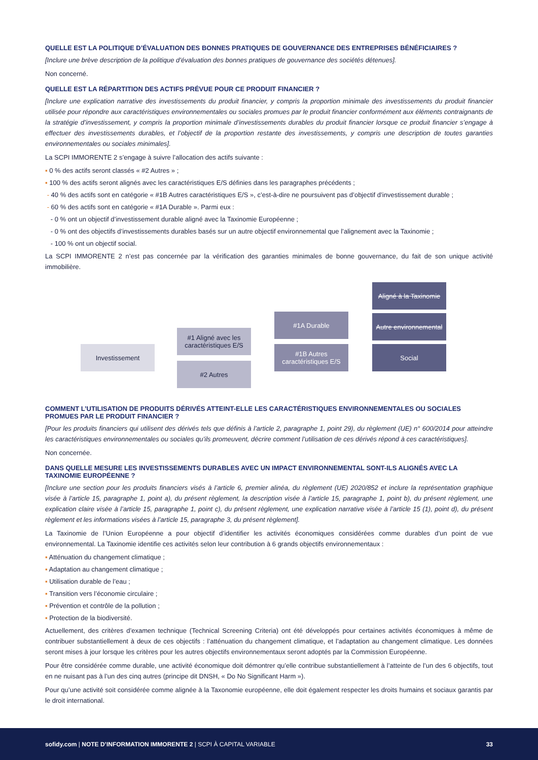QUELLE EST LA POLITIQUE D’ÉVALUATION DES BONNES PRATIQUES DE GOUVERNANCE DES ENTREPRISES BÉNÉFICIAIRES ?
[Inclure une brève description de la politique d’évaluation des bonnes pratiques de gouvernance des sociétés détenues].
Non concerné.
QUELLE EST LA RÉPARTITION DES ACTIFS PRÉVUE POUR CE PRODUIT FINANCIER ?
[Inclure une explication narrative des investissements du produit financier, y compris la proportion minimale des investissements du produit financier utilisée pour répondre aux caractéristiques environnementales ou sociales promues par le produit financier conformément aux éléments contraignants de la stratégie d’investissement, y compris la proportion minimale d’investissements durables du produit financier lorsque ce produit financier s’engage à effectuer des investissements durables, et l’objectif de la proportion restante des investissements, y compris une description de toutes garanties environnementales ou sociales minimales].
La SCPI IMMORENTE 2 s’engage à suivre l’allocation des actifs suivante :
▪ 0 % des actifs seront classés « #2 Autres » ;
▪ 100 % des actifs seront alignés avec les caractéristiques E/S définies dans les paragraphes précédents ;
- 40 % des actifs sont en catégorie « #1B Autres caractéristiques E/S », c’est-à-dire ne poursuivent pas d’objectif d’investissement durable ;
- 60 % des actifs sont en catégorie « #1A Durable ». Parmi eux :
- 0 % ont un objectif d’investissement durable aligné avec la Taxinomie Européenne ;
- 0 % ont des objectifs d’investissements durables basés sur un autre objectif environnemental que l’alignement avec la Taxinomie ;
- 100 % ont un objectif social.
La SCPI IMMORENTE 2 n’est pas concernée par la vérification des garanties minimales de bonne gouvernance, du fait de son unique activité immobilière.
Investissement
#1 Aligné avec les caractéristiques E/S
#2 Autres
#1A Durable
#1B Autres caractéristiques E/S
Aligné à la Taxinomie
Autre environnemental
Social
COMMENT L’UTILISATION DE PRODUITS DÉRIVÉS ATTEINT-ELLE LES CARACTÉRISTIQUES ENVIRONNEMENTALES OU SOCIALES PROMUES PAR LE PRODUIT FINANCIER ?
[Pour les produits financiers qui utilisent des dérivés tels que définis à l’article 2, paragraphe 1, point 29), du règlement (UE) n° 600/2014 pour atteindre les caractéristiques environnementales ou sociales qu’ils promeuvent, décrire comment l’utilisation de ces dérivés répond à ces caractéristiques].
Non concernée.
DANS QUELLE MESURE LES INVESTISSEMENTS DURABLES AVEC UN IMPACT ENVIRONNEMENTAL SONT-ILS ALIGNÉS AVEC LA TAXINOMIE EUROPÉENNE ?
[Inclure une section pour les produits financiers visés à l’article 6, premier alinéa, du règlement (UE) 2020/852 et inclure la représentation graphique visée à l’article 15, paragraphe 1, point a), du présent règlement, la description visée à l’article 15, paragraphe 1, point b), du présent règlement, une explication claire visée à l’article 15, paragraphe 1, point c), du présent règlement, une explication narrative visée à l’article 15 (1), point d), du présent règlement et les informations visées à l’article 15, paragraphe 3, du présent règlement].
La Taxinomie de l’Union Européenne a pour objectif d’identifier les activités économiques considérées comme durables d’un point de vue environnemental. La Taxinomie identifie ces activités selon leur contribution à 6 grands objectifs environnementaux :
▪ Atténuation du changement climatique ;
▪ Adaptation au changement climatique ;
▪ Utilisation durable de l’eau ;
▪ Transition vers l’économie circulaire ;
▪ Prévention et contrôle de la pollution ;
▪ Protection de la biodiversité.
Actuellement, des critères d’examen technique (Technical Screening Criteria) ont été développés pour certaines activités économiques à même de contribuer substantiellement à deux de ces objectifs : l’atténuation du changement climatique, et l’adaptation au changement climatique. Les données seront mises à jour lorsque les critères pour les autres objectifs environnementaux seront adoptés par la Commission Européenne.
Pour être considérée comme durable, une activité économique doit démontrer qu’elle contribue substantiellement à l’atteinte de l’un des 6 objectifs, tout en ne nuisant pas à l’un des cinq autres (principe dit DNSH, « Do No Significant Harm »).
Pour qu’une activité soit considérée comme alignée à la Taxonomie européenne, elle doit également respecter les droits humains et sociaux garantis par le droit international.
sofidy.com | NOTE D’INFORMATION IMMORENTE 2 | SCPI À CAPITAL VARIABLE
33